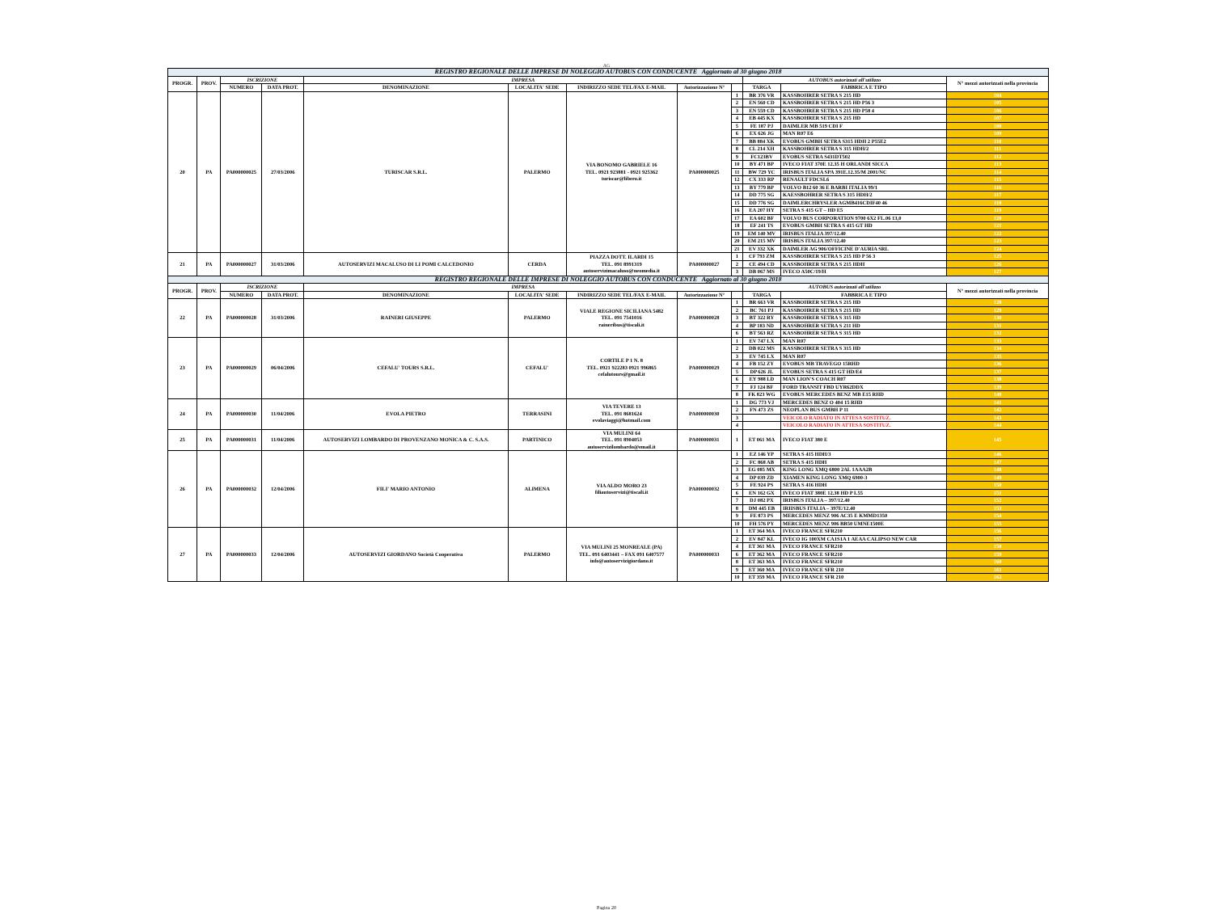AG
| REGISTRO REGIONALE DELLE IMPRESE DI NOLEGGIO AUTOBUS CON CONDUCENTE Aggiornato al 30 giugno 2018 | | | | | | | | | | | |
| PROGR. | PROV. | ISCRIZIONE | | IMPRESA | | | | | AUTOBUS autorizzati all'utilizzo | | N° mezzi autorizzati nella provincia |
| | | NUMERO | DATA PROT. | DENOMINAZIONE | LOCALITA' SEDE | INDIRIZZO SEDE TEL/FAX E-MAIL | Autorizzazione N° | | TARGA | FABBRICA E TIPO | |
| 20 | PA | PA000000025 | 27/03/2006 | TURISCAR S.R.L. | PALERMO | VIA BONOMO GABRIELE 16 TEL. 0921 923881 - 0921 925362 turiscar@libero.it | PA000000025 | 1 | BR 376 VR | KASSBOHRER SETRA S 215 HD | 104 |
| | | | | | | | | 2 | EN 560 CD | KASSBOHRER SETRA S 215 HD P56 3 | 105 |
| | | | | | | | | 3 | EN 559 CD | KASSBOHRER SETRA S 215 HD P58 4 | 106 |
| | | | | | | | | 4 | EB 445 KX | KASSBOHRER SETRA S 215 HD | 107 |
| | | | | | | | | 5 | FE 187 PJ | DAIMLER MB 519 CDI F | 108 |
| | | | | | | | | 6 | EX 626 JG | MAN R07 E6 | 109 |
| | | | | | | | | 7 | BB 884 XK | EVOBUS GMBH SETRA S315 HDH 2 P55E2 | 110 |
| | | | | | | | | 8 | CL 214 XH | KASSBOHRER SETRA S 315 HDH/2 | 111 |
| | | | | | | | | 9 | FC123BV | EVOBUS SETRA S431DT502 | 112 |
| | | | | | | | | 10 | BY 471 BP | IVECO FIAT 370E 12.35 H ORLANDI SICCA | 113 |
| | | | | | | | | 11 | BW 729 YC | IRISBUS ITALIA SPA 391E.12.35/M 2001/NC | 114 |
| | | | | | | | | 12 | CX 333 RP | RENAULT FDCSL6 | 115 |
| | | | | | | | | 13 | BY 779 BP | VOLVO B12 60 36 E BARBI ITALIA 99/1 | 116 |
| | | | | | | | | 14 | DD 775 SG | KAESSBOHRER SETRA S 315 HDH/2 | 117 |
| | | | | | | | | 15 | DD 776 SG | DAIMLERCHRYSLER AGMB416CDIF40 46 | 118 |
| | | | | | | | | 16 | EA 207 HY | SETRA S 415 GT – HD E5 | 119 |
| | | | | | | | | 17 | EA 602 BF | VOLVO BUS CORPORATION 9700 6X2 FL.06 13,0 | 120 |
| | | | | | | | | 18 | EF 241 TS | EVOBUS GMBH SETRA S 415 GT HD | 121 |
| | | | | | | | | 19 | EM 140 MV | IRISBUS ITALIA 397/12.40 | 122 |
| | | | | | | | | 20 | EM 215 MV | IRISBUS ITALIA 397/12.40 | 123 |
| | | | | | | | | 21 | EV 332 XK | DAIMLER AG 906/OFFICINE D'AURIA SRL | 124 |
| 21 | PA | PA000000027 | 31/03/2006 | AUTOSERVIZI MACALUSO DI LI POMI CALCEDONIO | CERDA | PIAZZA DOTT. ILARDI 15 TEL. 091 8991319 autoservizimacaluso@neomedia.it | PA000000027 | 1 | CF 793 ZM | KASSBOHRER SETRA S 215 HD P 56 3 | 125 |
| | | | | | | | | 2 | CE 494 CD | KASSBOHRER SETRA S 215 HDH | 126 |
| | | | | | | | | 3 | DB 067 MS | IVECO A50C/19/H | 127 |
| REGISTRO REGIONALE DELLE IMPRESE DI NOLEGGIO AUTOBUS CON CONDUCENTE Aggiornato al 30 giugno 2018 | | | | | | | | | | | |
| PROGR. | PROV. | ISCRIZIONE | | IMPRESA | | | | | AUTOBUS autorizzati all'utilizzo | | N° mezzi autorizzati nella provincia |
| | | NUMERO | DATA PROT. | DENOMINAZIONE | LOCALITA' SEDE | INDIRIZZO SEDE TEL/FAX E-MAIL | Autorizzazione N° | | TARGA | FABBRICA E TIPO | |
| 22 | PA | PA000000028 | 31/03/2006 | RAINERI GIUSEPPE | PALERMO | VIALE REGIONE SICILIANA 5482 TEL. 091 7541016 raineribus@tiscali.it | PA000000028 | 1 | BR 663 VR | KASSBOHRER SETRA S 215 HD | 128 |
| | | | | | | | | 2 | BC 761 PJ | KASSBOHRER SETRA S 215 HD | 129 |
| | | | | | | | | 3 | BT 322 RY | KASSBOHRER SETRA S 315 HD | 130 |
| | | | | | | | | 4 | BP 183 ND | KASSBOHRER SETRA S 211 HD | 131 |
| | | | | | | | | 6 | BT 563 RZ | KASSBOHRER SETRA S 315 HD | 132 |
| 23 | PA | PA000000029 | 06/04/2006 | CEFALU' TOURS S.R.L. | CEFALU' | CORTILE P 1 N. 8 TEL. 0921 922283 0921 996865 cefalutours@gmail.it | PA000000029 | 1 | EV 747 LX | MAN R07 | 133 |
| | | | | | | | | 2 | DB 022 MS | KASSBOHRER SETRA S 315 HD | 134 |
| | | | | | | | | 3 | EV 745 LX | MAN R07 | 135 |
| | | | | | | | | 4 | FB 152 ZY | EVOBUS MB TRAVEGO 15RHD | 136 |
| | | | | | | | | 5 | DP 626 JL | EVOBUS SETRA S 415 GT HD/E4 | 137 |
| | | | | | | | | 6 | EY 988 LD | MAN LION'S COACH R07 | 138 |
| | | | | | | | | 7 | FJ 124 BF | FORD TRANSIT FBD UYR62DDX | 139 |
| | | | | | | | | 8 | FK 823 WG | EVOBUS MERCEDES BENZ MB E15 RHD | 140 |
| 24 | PA | PA000000030 | 11/04/2006 | EVOLA PIETRO | TERRASINI | VIA TEVERE 13 TEL. 091 8681624 evolaviaggi@hotmail.com | PA000000030 | 1 | DG 773 VJ | MERCEDES BENZ O 404 15 RHD | 141 |
| | | | | | | | | 2 | FN 473 ZS | NEOPLAN BUS GMBH P 11 | 142 |
| | | | | | | | | 3 | | VEICOLO RADIATO IN ATTESA SOSTITUZ. | 143 |
| | | | | | | | | 4 | | VEICOLO RADIATO IN ATTESA SOSTITUZ. | 144 |
| 25 | PA | PA000000031 | 11/04/2006 | AUTOSERVIZI LOMBARDO DI PROVENZANO MONICA & C. S.A.S. | PARTINICO | VIA MULINI 64 TEL. 091 8904053 autoservizilombardo@email.it | PA000000031 | 1 | ET 061 MA | IVECO FIAT 380 E | 145 |
| 26 | PA | PA000000032 | 12/04/2006 | FILI' MARIO ANTONIO | ALIMENA | VIA ALDO MORO 23 filiautoservizi@tiscali.it | PA000000032 | 1 | EZ 146 YP | SETRA S 415 HDH/3 | 146 |
| | | | | | | | | 2 | FC 868 AB | SETRA S 415 HDH | 147 |
| | | | | | | | | 3 | EG 085 MX | KING LONG XMQ 6800 2AL 1AAA2B | 148 |
| | | | | | | | | 4 | DP 039 ZD | XIAMEN KING LONG XMQ 6900-3 | 149 |
| | | | | | | | | 5 | FE 924 PS | SETRA S 416 HDH | 150 |
| | | | | | | | | 6 | EN 162 GX | IVECO FIAT 380E 12.38 HD P L55 | 151 |
| | | | | | | | | 7 | DJ 082 PX | IRISBUS ITALIA – 397/12.40 | 152 |
| | | | | | | | | 8 | DM 445 EB | IRIISBUS ITALIA – 397E/12.40 | 153 |
| | | | | | | | | 9 | FE 873 PS | MERCEDES MENZ 906 AC35 E KMMD1350 | 154 |
| | | | | | | | | 10 | FH 576 PY | MERCEDES MENZ 906 BB50 UMNE1500E | 155 |
| 27 | PA | PA000000033 | 12/04/2006 | AUTOSERVIZI GIORDANO Società Cooperativa | PALERMO | VIA MULINI 25 MONREALE (PA) TEL. 091 6403441 – FAX 091 6407577 info@autoservizigiordano.it | PA000000033 | 1 | ET 364 MA | IVECO FRANCE SFR210 | 156 |
| | | | | | | | | 2 | EV 847 KL | IVECO IG 100XM CA1S1A 1 AEAA CALIPSO NEW CAR | 157 |
| | | | | | | | | 4 | ET 361 MA | IVECO FRANCE SFR210 | 158 |
| | | | | | | | | 6 | ET 362 MA | IVECO FRANCE SFR210 | 159 |
| | | | | | | | | 8 | ET 363 MA | IVECO FRANCE SFR210 | 160 |
| | | | | | | | | 9 | ET 360 MA | IVECO FRANCE SFR 210 | 161 |
| | | | | | | | | 10 | ET 359 MA | IVECO FRANCE SFR 210 | 162 |
Pagina 20